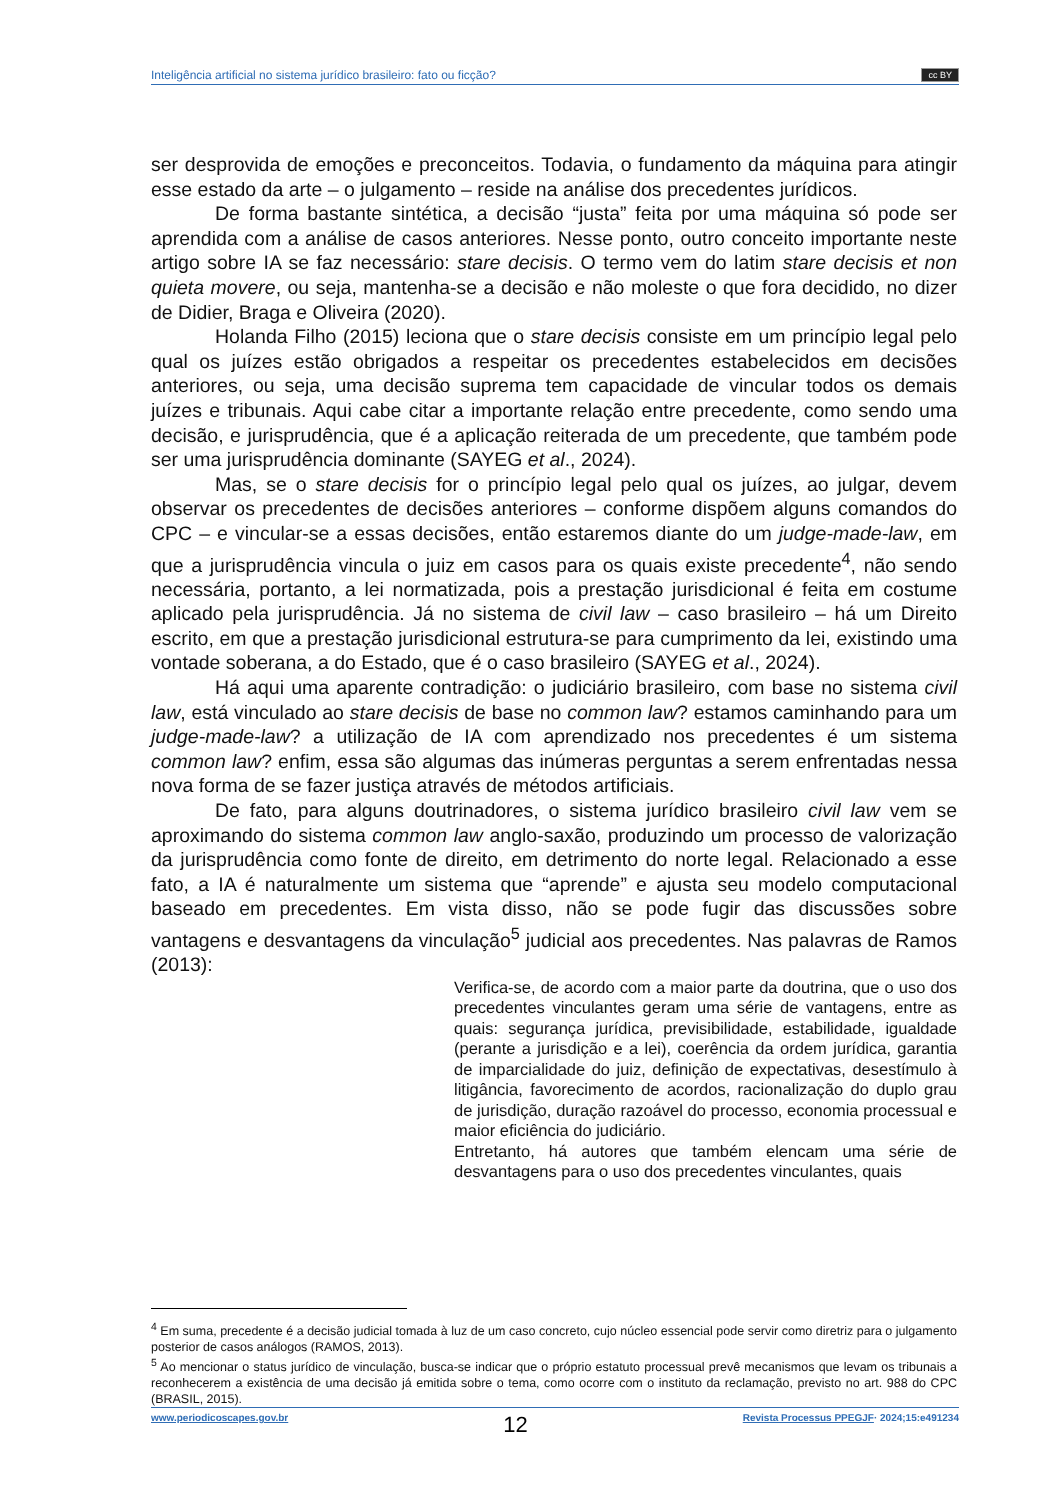Inteligência artificial no sistema jurídico brasileiro: fato ou ficção? cc BY
ser desprovida de emoções e preconceitos. Todavia, o fundamento da máquina para atingir esse estado da arte – o julgamento – reside na análise dos precedentes jurídicos.
De forma bastante sintética, a decisão “justa” feita por uma máquina só pode ser aprendida com a análise de casos anteriores. Nesse ponto, outro conceito importante neste artigo sobre IA se faz necessário: stare decisis. O termo vem do latim stare decisis et non quieta movere, ou seja, mantenha-se a decisão e não moleste o que fora decidido, no dizer de Didier, Braga e Oliveira (2020).
Holanda Filho (2015) leciona que o stare decisis consiste em um princípio legal pelo qual os juízes estão obrigados a respeitar os precedentes estabelecidos em decisões anteriores, ou seja, uma decisão suprema tem capacidade de vincular todos os demais juízes e tribunais. Aqui cabe citar a importante relação entre precedente, como sendo uma decisão, e jurisprudência, que é a aplicação reiterada de um precedente, que também pode ser uma jurisprudência dominante (SAYEG et al., 2024).
Mas, se o stare decisis for o princípio legal pelo qual os juízes, ao julgar, devem observar os precedentes de decisões anteriores – conforme dispõem alguns comandos do CPC – e vincular-se a essas decisões, então estaremos diante do um judge-made-law, em que a jurisprudência vincula o juiz em casos para os quais existe precedente<sup>4</sup>, não sendo necessária, portanto, a lei normatizada, pois a prestação jurisdicional é feita em costume aplicado pela jurisprudência. Já no sistema de civil law – caso brasileiro – há um Direito escrito, em que a prestação jurisdicional estrutura-se para cumprimento da lei, existindo uma vontade soberana, a do Estado, que é o caso brasileiro (SAYEG et al., 2024).
Há aqui uma aparente contradição: o judiciário brasileiro, com base no sistema civil law, está vinculado ao stare decisis de base no common law? estamos caminhando para um judge-made-law? a utilização de IA com aprendizado nos precedentes é um sistema common law? enfim, essa são algumas das inúmeras perguntas a serem enfrentadas nessa nova forma de se fazer justiça através de métodos artificiais.
De fato, para alguns doutrinadores, o sistema jurídico brasileiro civil law vem se aproximando do sistema common law anglo-saxão, produzindo um processo de valorização da jurisprudência como fonte de direito, em detrimento do norte legal. Relacionado a esse fato, a IA é naturalmente um sistema que “aprende” e ajusta seu modelo computacional baseado em precedentes. Em vista disso, não se pode fugir das discussões sobre vantagens e desvantagens da vinculação<sup>5</sup> judicial aos precedentes. Nas palavras de Ramos (2013):
Verifica-se, de acordo com a maior parte da doutrina, que o uso dos precedentes vinculantes geram uma série de vantagens, entre as quais: segurança jurídica, previsibilidade, estabilidade, igualdade (perante a jurisdição e a lei), coerência da ordem jurídica, garantia de imparcialidade do juiz, definição de expectativas, desestímulo à litigância, favorecimento de acordos, racionalização do duplo grau de jurisdição, duração razoável do processo, economia processual e maior eficiência do judiciário.
Entretanto, há autores que também elencam uma série de desvantagens para o uso dos precedentes vinculantes, quais
<sup>4</sup> Em suma, precedente é a decisão judicial tomada à luz de um caso concreto, cujo núcleo essencial pode servir como diretriz para o julgamento posterior de casos análogos (RAMOS, 2013).
<sup>5</sup> Ao mencionar o status jurídico de vinculação, busca-se indicar que o próprio estatuto processual prevê mecanismos que levam os tribunais a reconhecerem a existência de uma decisão já emitida sobre o tema, como ocorre com o instituto da reclamação, previsto no art. 988 do CPC (BRASIL, 2015).
www.periodicoscapes.gov.br 12 Revista Processus PPEGJF· 2024;15:e491234